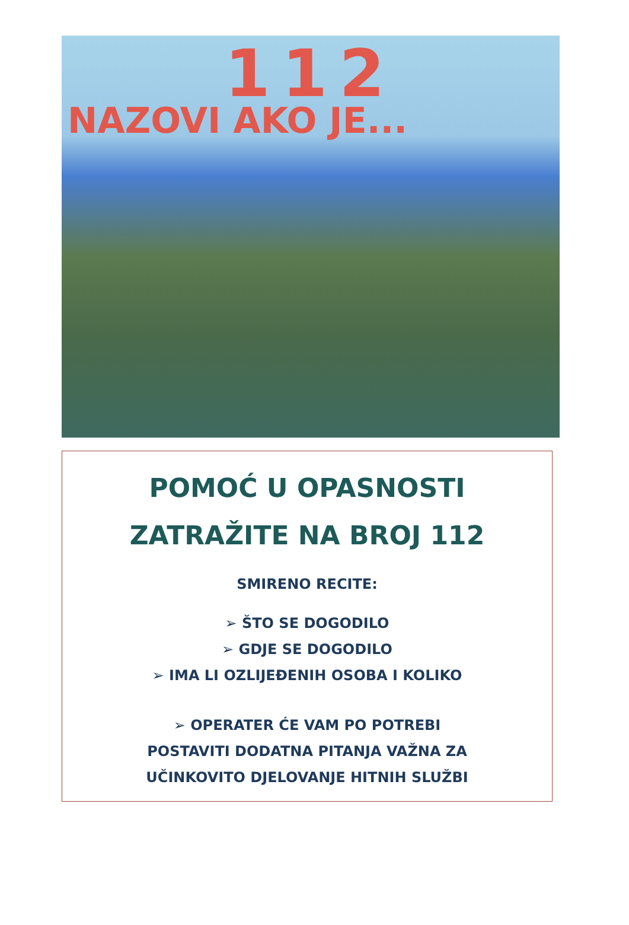112
NAZOVI AKO JE...
POMOĆ U OPASNOSTI
ZATRAŽITE NA BROJ 112
SMIRENO RECITE:
➢ ŠTO SE DOGODILO
➢ GDJE SE DOGODILO
➢ IMA LI OZLIJEĐENIH OSOBA I KOLIKO
➢ OPERATER ĆE VAM PO POTREBI
POSTAVITI DODATNA PITANJA VAŽNA ZA
UČINKOVITO DJELOVANJE HITNIH SLUŽBI